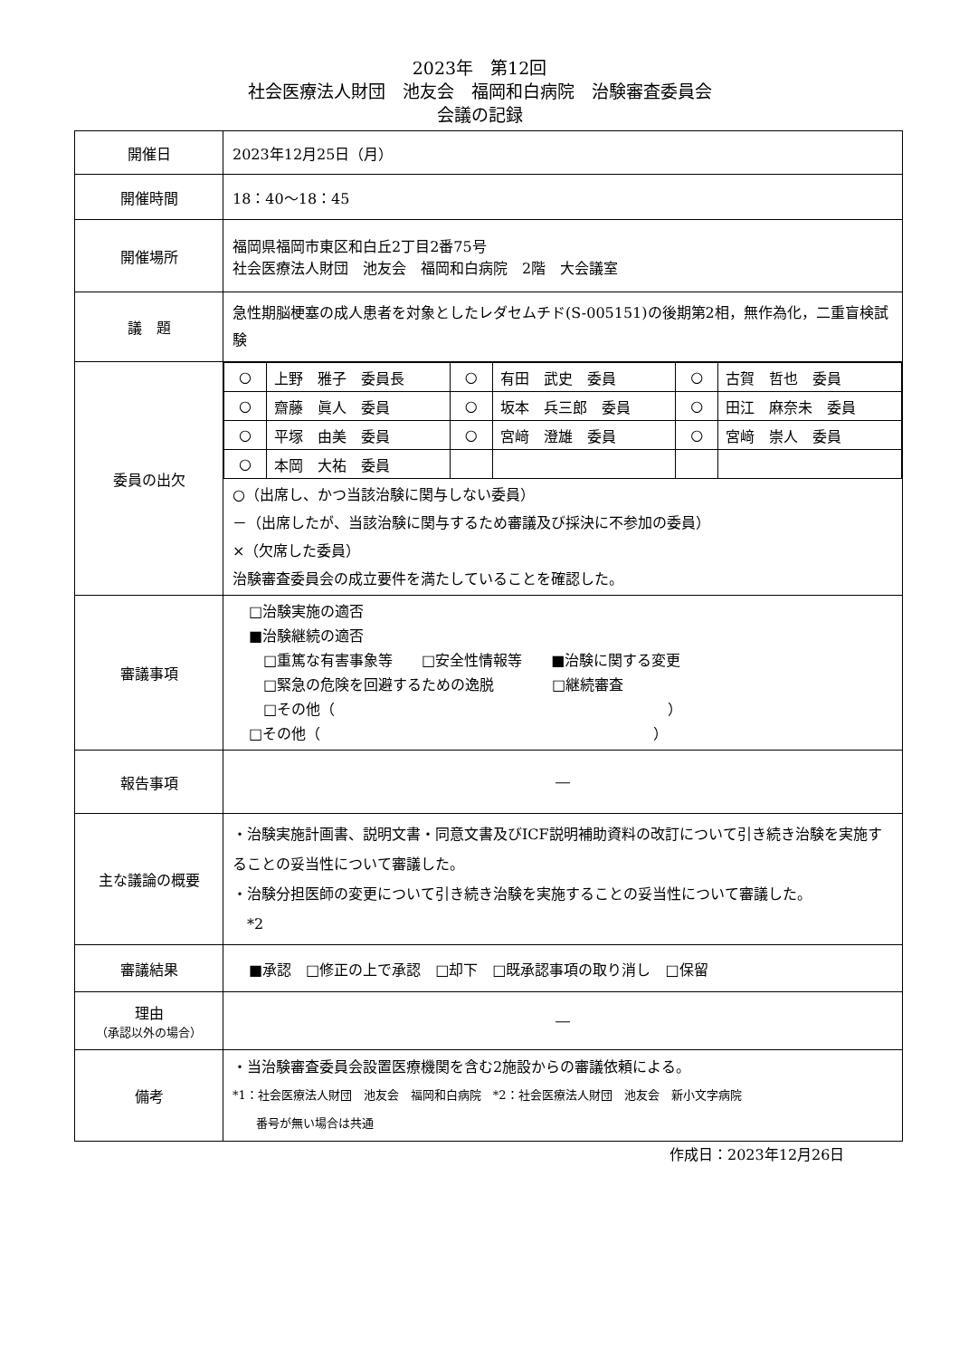2023年　第12回
社会医療法人財団　池友会　福岡和白病院　治験審査委員会
会議の記録
| 開催日 | 2023年12月25日（月） |
| 開催時間 | 18：40～18：45 |
| 開催場所 | 福岡県福岡市東区和白丘2丁目2番75号 社会医療法人財団 池友会 福岡和白病院 2階 大会議室 |
| 議 題 | 急性期脳梗塞の成人患者を対象としたレダセムチド(S-005151)の後期第2相，無作為化，二重盲検試験 |
| 委員の出欠 | / ○ / 上野 雅子 委員長 / ○ / 有田 武史 委員 / ○ / 古賀 哲也 委員 / / ○ / 齋藤 眞人 委員 / ○ / 坂本 兵三郎 委員 / ○ / 田江 麻奈未 委員 / / ○ / 平塚 由美 委員 / ○ / 宮﨑 澄雄 委員 / ○ / 宮﨑 崇人 委員 / / ○ / 本岡 大祐 委員 / / / / / ○（出席し、かつ当該治験に関与しない委員） －（出席したが、当該治験に関与するため審議及び採決に不参加の委員） ×（欠席した委員） 治験審査委員会の成立要件を満たしていることを確認した。 |
| 審議事項 | □治験実施の適否 ■治験継続の適否 □重篤な有害事象等 □安全性情報等 ■治験に関する変更 □緊急の危険を回避するための逸脱 □継続審査 □その他（ ） □その他（ ） |
| 報告事項 | ― |
| 主な議論の概要 | ・治験実施計画書、説明文書・同意文書及びICF説明補助資料の改訂について引き続き治験を実施することの妥当性について審議した。 ・治験分担医師の変更について引き続き治験を実施することの妥当性について審議した。 *2 |
| 審議結果 | ■承認 □修正の上で承認 □却下 □既承認事項の取り消し □保留 |
| 理由 （承認以外の場合） | ― |
| 備考 | ・当治験審査委員会設置医療機関を含む2施設からの審議依頼による。 *1：社会医療法人財団 池友会 福岡和白病院 *2：社会医療法人財団 池友会 新小文字病院 番号が無い場合は共通 |
作成日：2023年12月26日